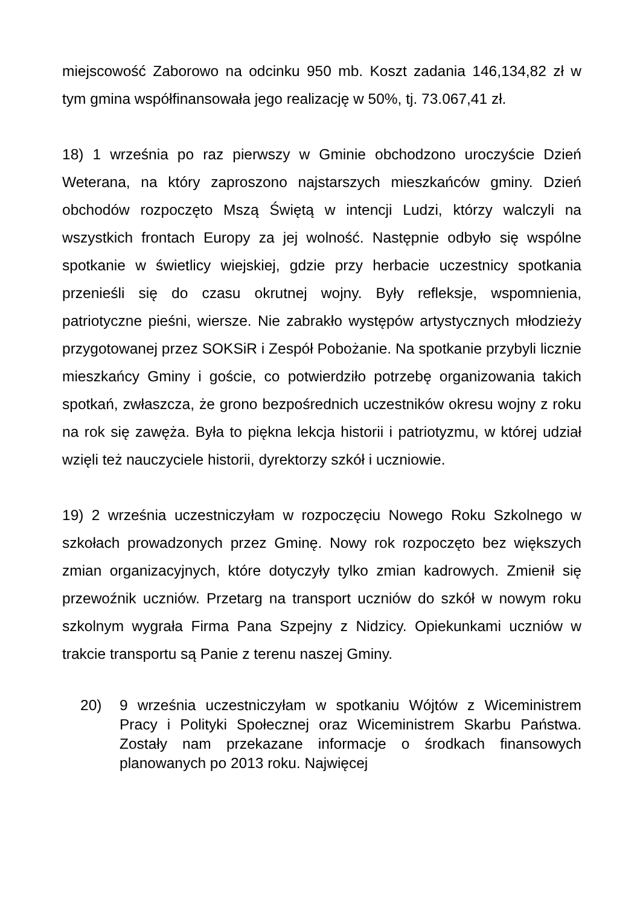miejscowość Zaborowo na odcinku 950 mb. Koszt zadania 146,134,82 zł w tym gmina współfinansowała jego realizację w 50%, tj. 73.067,41 zł.
18) 1 września po raz pierwszy w Gminie obchodzono uroczyście Dzień Weterana, na który zaproszono najstarszych mieszkańców gminy. Dzień obchodów rozpoczęto Mszą Świętą w intencji Ludzi, którzy walczyli na wszystkich frontach Europy za jej wolność. Następnie odbyło się wspólne spotkanie w świetlicy wiejskiej, gdzie przy herbacie uczestnicy spotkania przenieśli się do czasu okrutnej wojny. Były refleksje, wspomnienia, patriotyczne pieśni, wiersze. Nie zabrakło występów artystycznych młodzieży przygotowanej przez SOKSiR i Zespół Pobożanie. Na spotkanie przybyli licznie mieszkańcy Gminy i goście, co potwierdziło potrzebę organizowania takich spotkań, zwłaszcza, że grono bezpośrednich uczestników okresu wojny z roku na rok się zawęża. Była to piękna lekcja historii i patriotyzmu, w której udział wzięli też nauczyciele historii, dyrektorzy szkół i uczniowie.
19) 2 września uczestniczyłam w rozpoczęciu Nowego Roku Szkolnego w szkołach prowadzonych przez Gminę. Nowy rok rozpoczęto bez większych zmian organizacyjnych, które dotyczyły tylko zmian kadrowych. Zmienił się przewoźnik uczniów. Przetarg na transport uczniów do szkół w nowym roku szkolnym wygrała Firma Pana Szpejny z Nidzicy. Opiekunkami uczniów w trakcie transportu są Panie z terenu naszej Gminy.
20) 9 września uczestniczyłam w spotkaniu Wójtów z Wiceministrem Pracy i Polityki Społecznej oraz Wiceministrem Skarbu Państwa. Zostały nam przekazane informacje o środkach finansowych planowanych po 2013 roku. Najwięcej